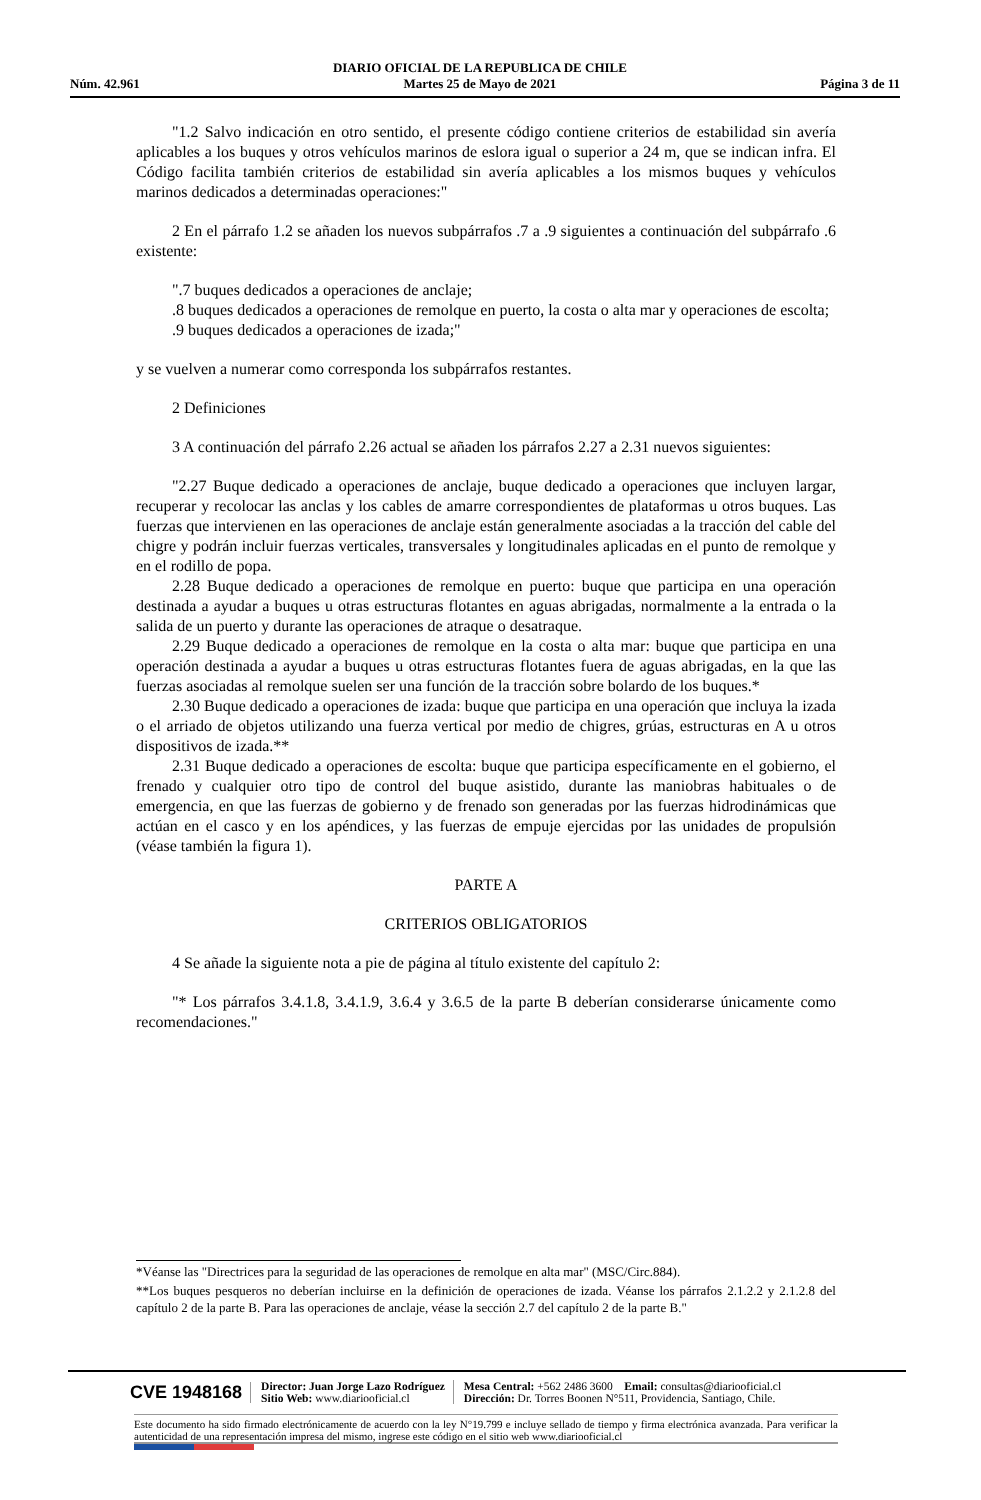Núm. 42.961 DIARIO OFICIAL DE LA REPUBLICA DE CHILE
Martes 25 de Mayo de 2021 Página 3 de 11
"1.2 Salvo indicación en otro sentido, el presente código contiene criterios de estabilidad sin avería aplicables a los buques y otros vehículos marinos de eslora igual o superior a 24 m, que se indican infra. El Código facilita también criterios de estabilidad sin avería aplicables a los mismos buques y vehículos marinos dedicados a determinadas operaciones:"
2 En el párrafo 1.2 se añaden los nuevos subpárrafos .7 a .9 siguientes a continuación del subpárrafo .6 existente:
".7 buques dedicados a operaciones de anclaje;
.8 buques dedicados a operaciones de remolque en puerto, la costa o alta mar y operaciones de escolta;
.9 buques dedicados a operaciones de izada;"
y se vuelven a numerar como corresponda los subpárrafos restantes.
2 Definiciones
3 A continuación del párrafo 2.26 actual se añaden los párrafos 2.27 a 2.31 nuevos siguientes:
"2.27 Buque dedicado a operaciones de anclaje, buque dedicado a operaciones que incluyen largar, recuperar y recolocar las anclas y los cables de amarre correspondientes de plataformas u otros buques. Las fuerzas que intervienen en las operaciones de anclaje están generalmente asociadas a la tracción del cable del chigre y podrán incluir fuerzas verticales, transversales y longitudinales aplicadas en el punto de remolque y en el rodillo de popa.
2.28 Buque dedicado a operaciones de remolque en puerto: buque que participa en una operación destinada a ayudar a buques u otras estructuras flotantes en aguas abrigadas, normalmente a la entrada o la salida de un puerto y durante las operaciones de atraque o desatraque.
2.29 Buque dedicado a operaciones de remolque en la costa o alta mar: buque que participa en una operación destinada a ayudar a buques u otras estructuras flotantes fuera de aguas abrigadas, en la que las fuerzas asociadas al remolque suelen ser una función de la tracción sobre bolardo de los buques.*
2.30 Buque dedicado a operaciones de izada: buque que participa en una operación que incluya la izada o el arriado de objetos utilizando una fuerza vertical por medio de chigres, grúas, estructuras en A u otros dispositivos de izada.**
2.31 Buque dedicado a operaciones de escolta: buque que participa específicamente en el gobierno, el frenado y cualquier otro tipo de control del buque asistido, durante las maniobras habituales o de emergencia, en que las fuerzas de gobierno y de frenado son generadas por las fuerzas hidrodinámicas que actúan en el casco y en los apéndices, y las fuerzas de empuje ejercidas por las unidades de propulsión (véase también la figura 1).
PARTE A
CRITERIOS OBLIGATORIOS
4 Se añade la siguiente nota a pie de página al título existente del capítulo 2:
"* Los párrafos 3.4.1.8, 3.4.1.9, 3.6.4 y 3.6.5 de la parte B deberían considerarse únicamente como recomendaciones."
*Véanse las "Directrices para la seguridad de las operaciones de remolque en alta mar" (MSC/Circ.884).
**Los buques pesqueros no deberían incluirse en la definición de operaciones de izada. Véanse los párrafos 2.1.2.2 y 2.1.2.8 del capítulo 2 de la parte B. Para las operaciones de anclaje, véase la sección 2.7 del capítulo 2 de la parte B."
CVE 1948168 Director: Juan Jorge Lazo Rodríguez
Sitio Web: www.diariooficial.cl Mesa Central: +562 2486 3600 Email: consultas@diariooficial.cl
Dirección: Dr. Torres Boonen N°511, Providencia, Santiago, Chile.
Este documento ha sido firmado electrónicamente de acuerdo con la ley N°19.799 e incluye sellado de tiempo y firma electrónica avanzada. Para verificar la autenticidad de una representación impresa del mismo, ingrese este código en el sitio web www.diariooficial.cl